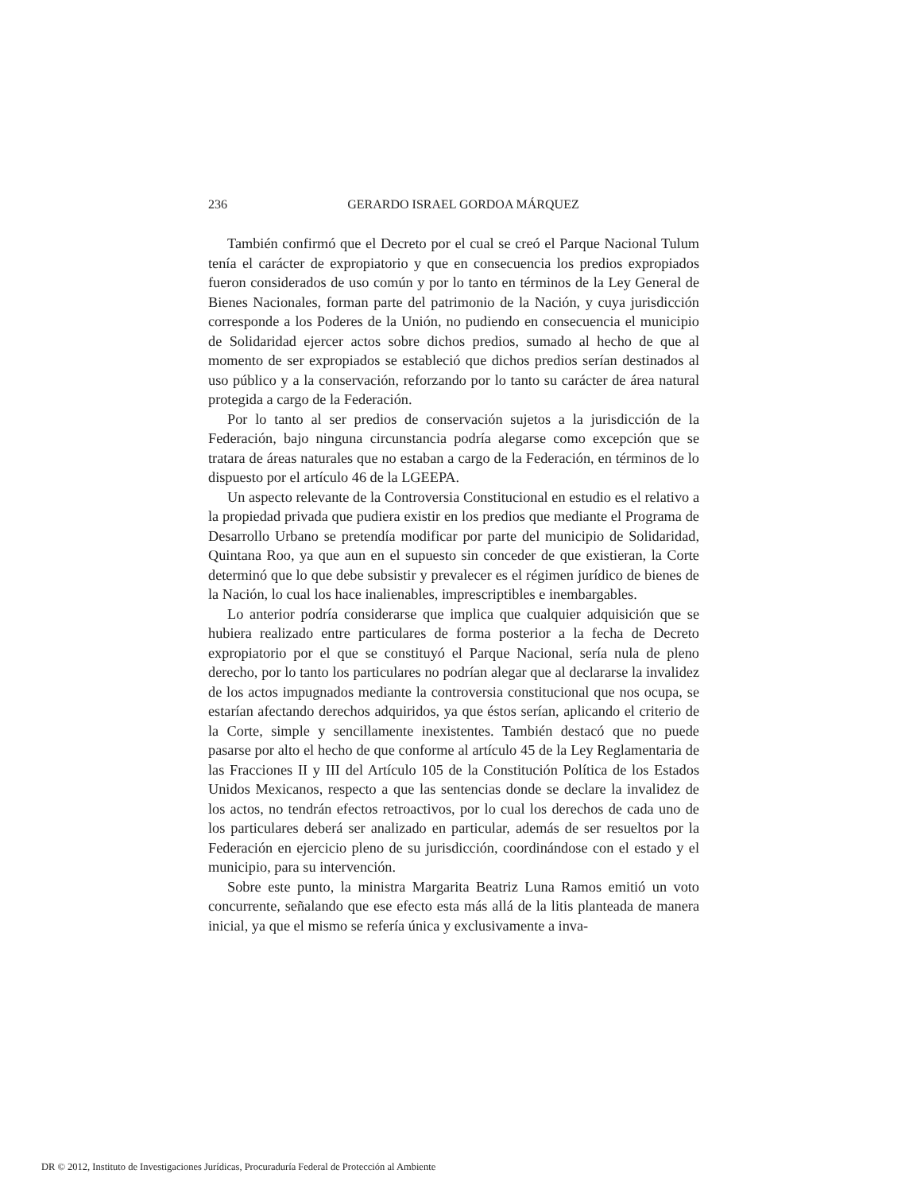236
GERARDO ISRAEL GORDOA MÁRQUEZ
También confirmó que el Decreto por el cual se creó el Parque Nacional Tulum tenía el carácter de expropiatorio y que en consecuencia los predios expropiados fueron considerados de uso común y por lo tanto en términos de la Ley General de Bienes Nacionales, forman parte del patrimonio de la Nación, y cuya jurisdicción corresponde a los Poderes de la Unión, no pudiendo en consecuencia el municipio de Solidaridad ejercer actos sobre dichos predios, sumado al hecho de que al momento de ser expropiados se estableció que dichos predios serían destinados al uso público y a la conservación, reforzando por lo tanto su carácter de área natural protegida a cargo de la Federación.
Por lo tanto al ser predios de conservación sujetos a la jurisdicción de la Federación, bajo ninguna circunstancia podría alegarse como excepción que se tratara de áreas naturales que no estaban a cargo de la Federación, en términos de lo dispuesto por el artículo 46 de la LGEEPA.
Un aspecto relevante de la Controversia Constitucional en estudio es el relativo a la propiedad privada que pudiera existir en los predios que mediante el Programa de Desarrollo Urbano se pretendía modificar por parte del municipio de Solidaridad, Quintana Roo, ya que aun en el supuesto sin conceder de que existieran, la Corte determinó que lo que debe subsistir y prevalecer es el régimen jurídico de bienes de la Nación, lo cual los hace inalienables, imprescriptibles e inembargables.
Lo anterior podría considerarse que implica que cualquier adquisición que se hubiera realizado entre particulares de forma posterior a la fecha de Decreto expropiatorio por el que se constituyó el Parque Nacional, sería nula de pleno derecho, por lo tanto los particulares no podrían alegar que al declararse la invalidez de los actos impugnados mediante la controversia constitucional que nos ocupa, se estarían afectando derechos adquiridos, ya que éstos serían, aplicando el criterio de la Corte, simple y sencillamente inexistentes. También destacó que no puede pasarse por alto el hecho de que conforme al artículo 45 de la Ley Reglamentaria de las Fracciones II y III del Artículo 105 de la Constitución Política de los Estados Unidos Mexicanos, respecto a que las sentencias donde se declare la invalidez de los actos, no tendrán efectos retroactivos, por lo cual los derechos de cada uno de los particulares deberá ser analizado en particular, además de ser resueltos por la Federación en ejercicio pleno de su jurisdicción, coordinándose con el estado y el municipio, para su intervención.
Sobre este punto, la ministra Margarita Beatriz Luna Ramos emitió un voto concurrente, señalando que ese efecto esta más allá de la litis planteada de manera inicial, ya que el mismo se refería única y exclusivamente a inva-
DR © 2012, Instituto de Investigaciones Jurídicas, Procuraduría Federal de Protección al Ambiente